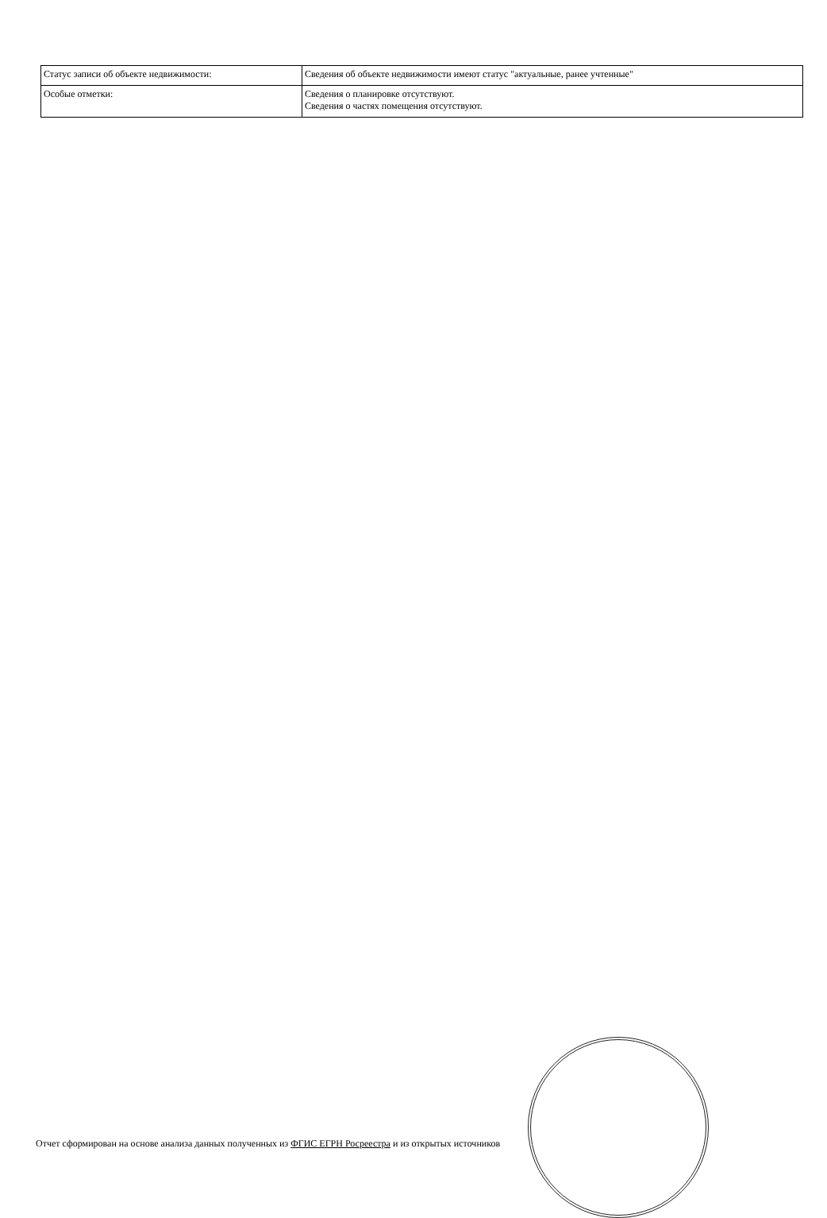| Статус записи об объекте недвижимости: | Сведения об объекте недвижимости имеют статус "актуальные, ранее учтенные" |
| Особые отметки: | Сведения о планировке отсутствуют. Сведения о частях помещения отсутствуют. |
Отчет сформирован на основе анализа данных полученных из ФГИС ЕГРН Росреестра и из открытых источников